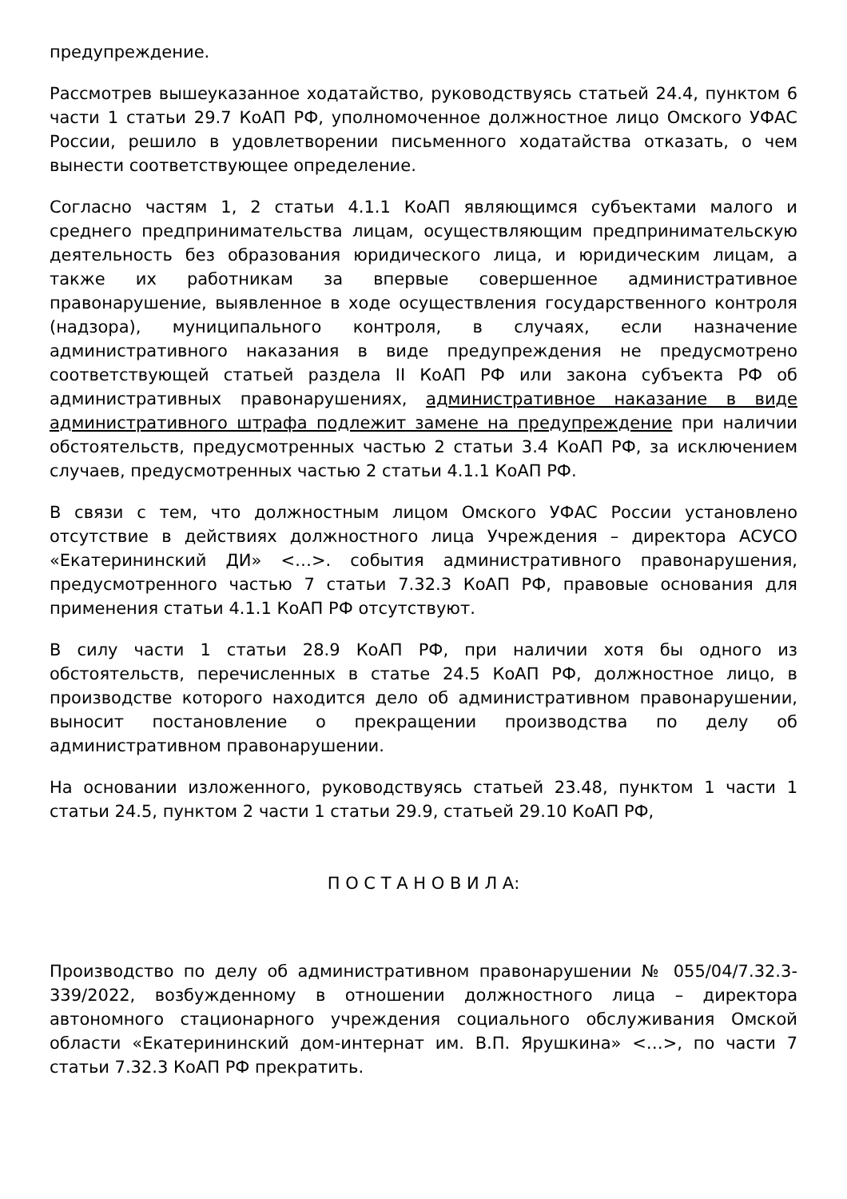предупреждение.
Рассмотрев вышеуказанное ходатайство, руководствуясь статьей 24.4, пунктом 6 части 1 статьи 29.7 КоАП РФ, уполномоченное должностное лицо Омского УФАС России, решило в удовлетворении письменного ходатайства отказать, о чем вынести соответствующее определение.
Согласно частям 1, 2 статьи 4.1.1 КоАП являющимся субъектами малого и среднего предпринимательства лицам, осуществляющим предпринимательскую деятельность без образования юридического лица, и юридическим лицам, а также их работникам за впервые совершенное административное правонарушение, выявленное в ходе осуществления государственного контроля (надзора), муниципального контроля, в случаях, если назначение административного наказания в виде предупреждения не предусмотрено соответствующей статьей раздела II КоАП РФ или закона субъекта РФ об административных правонарушениях, административное наказание в виде административного штрафа подлежит замене на предупреждение при наличии обстоятельств, предусмотренных частью 2 статьи 3.4 КоАП РФ, за исключением случаев, предусмотренных частью 2 статьи 4.1.1 КоАП РФ.
В связи с тем, что должностным лицом Омского УФАС России установлено отсутствие в действиях должностного лица Учреждения – директора АСУСО «Екатерининский ДИ» <…>. события административного правонарушения, предусмотренного частью 7 статьи 7.32.3 КоАП РФ, правовые основания для применения статьи 4.1.1 КоАП РФ отсутствуют.
В силу части 1 статьи 28.9 КоАП РФ, при наличии хотя бы одного из обстоятельств, перечисленных в статье 24.5 КоАП РФ, должностное лицо, в производстве которого находится дело об административном правонарушении, выносит постановление о прекращении производства по делу об административном правонарушении.
На основании изложенного, руководствуясь статьей 23.48, пунктом 1 части 1 статьи 24.5, пунктом 2 части 1 статьи 29.9, статьей 29.10 КоАП РФ,
П О С Т А Н О В И Л А:
Производство по делу об административном правонарушении № 055/04/7.32.3-339/2022, возбужденному в отношении должностного лица – директора автономного стационарного учреждения социального обслуживания Омской области «Екатерининский дом-интернат им. В.П. Ярушкина» <…>, по части 7 статьи 7.32.3 КоАП РФ прекратить.